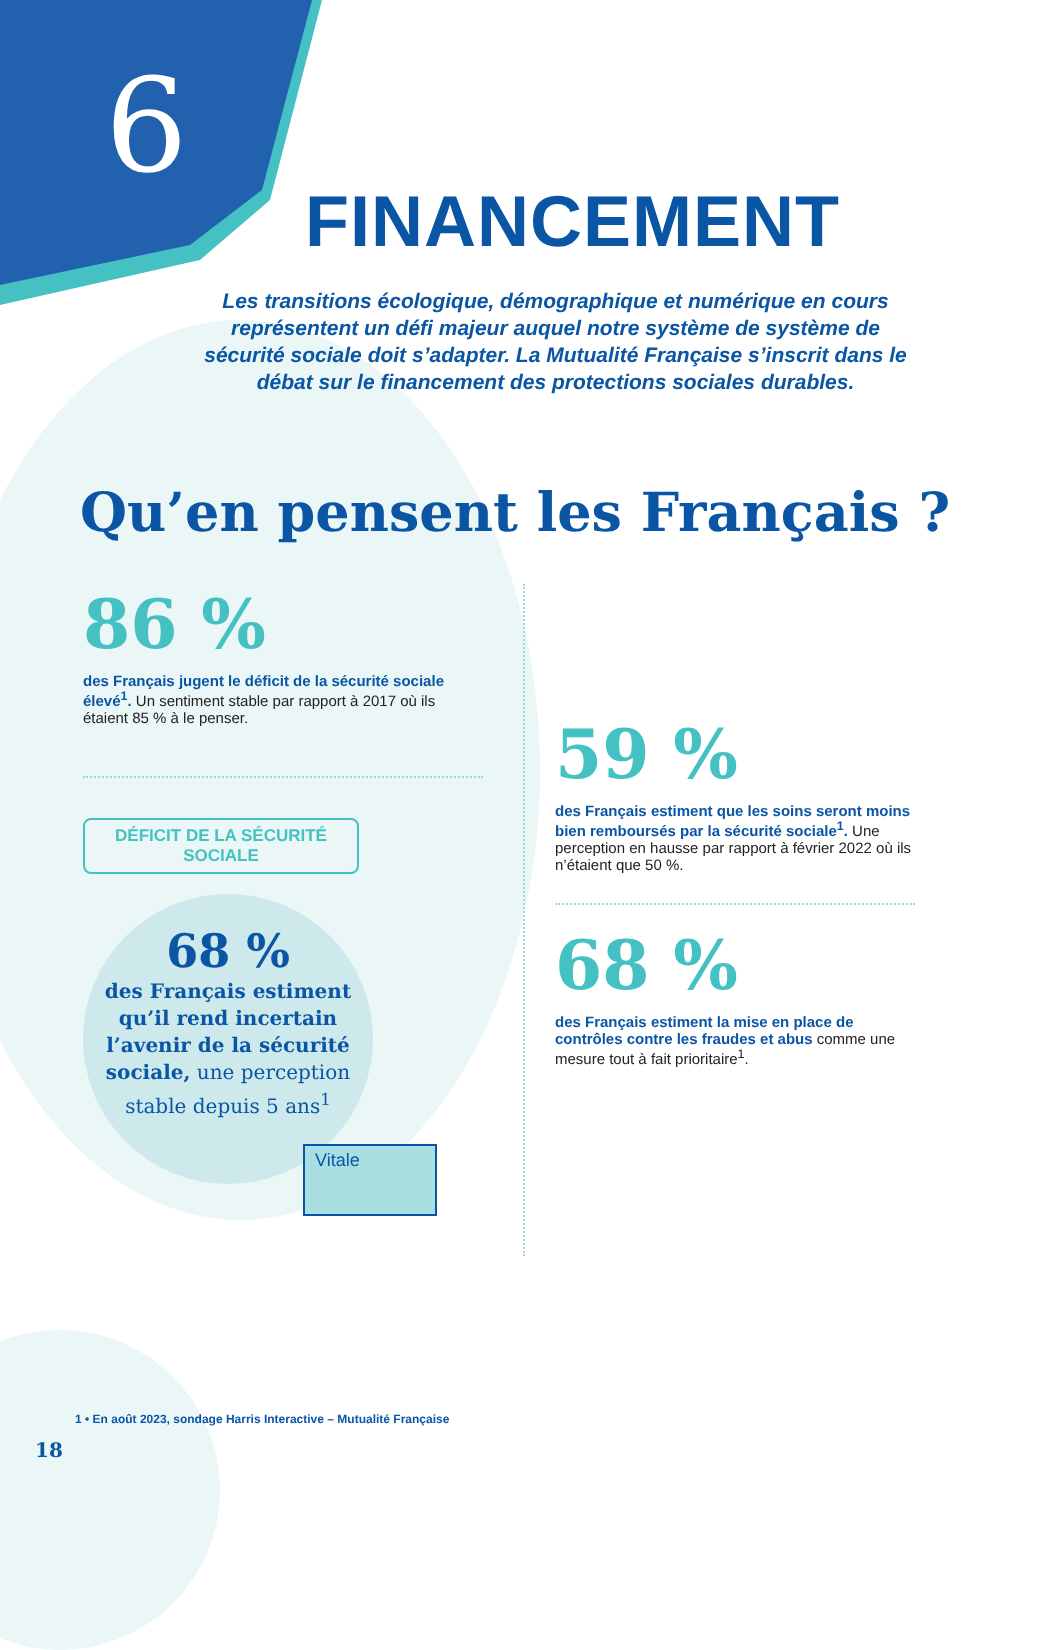6
FINANCEMENT
Les transitions écologique, démographique et numérique en cours représentent un défi majeur auquel notre système de système de sécurité sociale doit s’adapter. La Mutualité Française s’inscrit dans le débat sur le financement des protections sociales durables.
Qu’en pensent les Français ?
86 %
des Français jugent le déficit de la sécurité sociale élevé<sup>1</sup>. Un sentiment stable par rapport à 2017 où ils étaient 85 % à le penser.
DÉFICIT DE LA SÉCURITÉ SOCIALE
68 %
des Français estiment qu’il rend incertain l’avenir de la sécurité sociale, une perception stable depuis 5 ans<sup>1</sup>
Vitale
59 %
des Français estiment que les soins seront moins bien remboursés par la sécurité sociale<sup>1</sup>. Une perception en hausse par rapport à février 2022 où ils n’étaient que 50 %.
68 %
des Français estiment la mise en place de contrôles contre les fraudes et abus comme une mesure tout à fait prioritaire<sup>1</sup>.
1 • En août 2023, sondage Harris Interactive – Mutualité Française
18